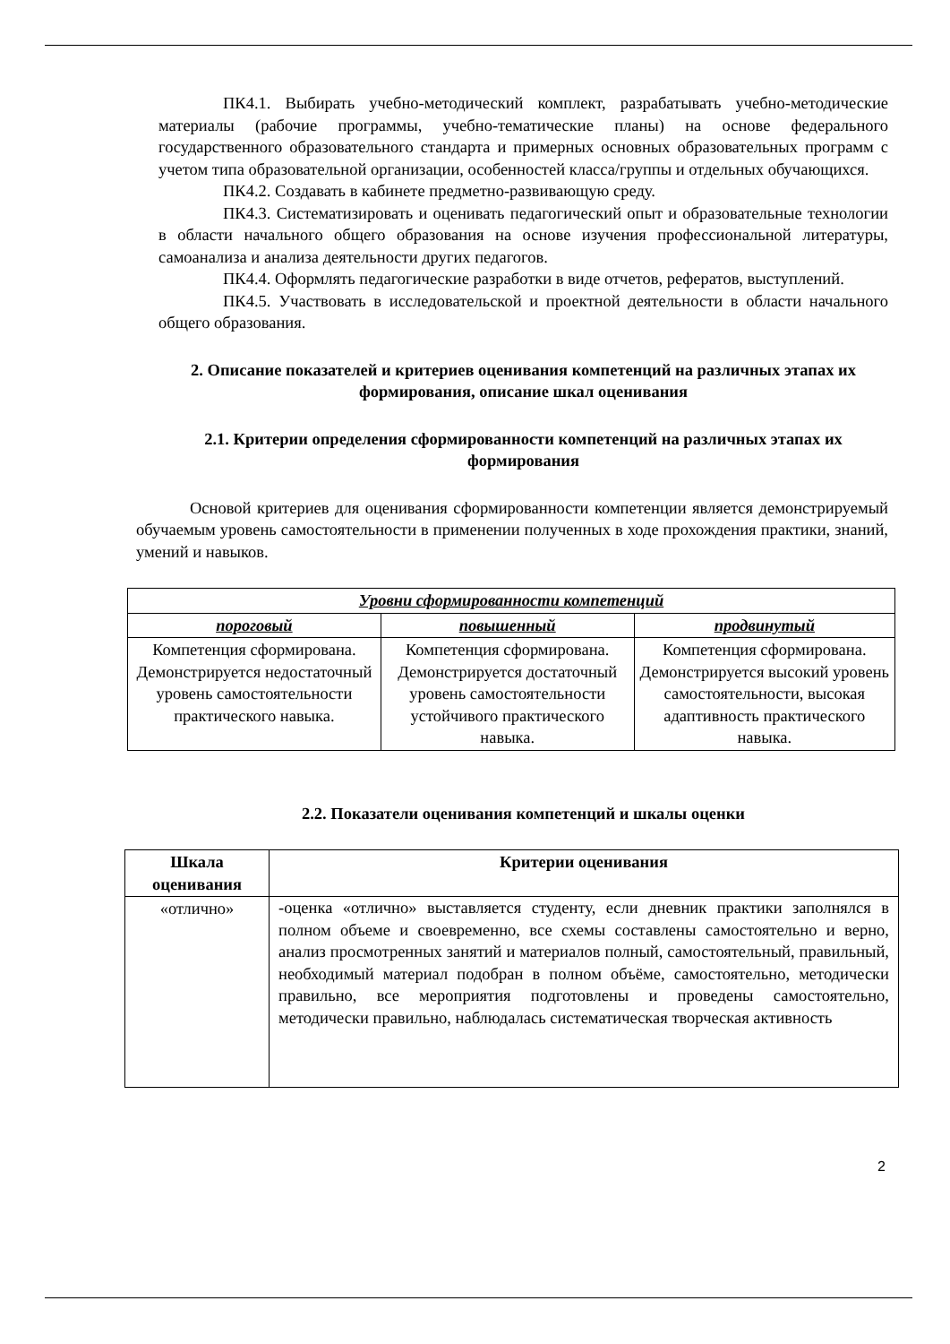ПК4.1. Выбирать учебно-методический комплект, разрабатывать учебно-методические материалы (рабочие программы, учебно-тематические планы) на основе федерального государственного образовательного стандарта и примерных основных образовательных программ с учетом типа образовательной организации, особенностей класса/группы и отдельных обучающихся.
ПК4.2. Создавать в кабинете предметно-развивающую среду.
ПК4.3. Систематизировать и оценивать педагогический опыт и образовательные технологии в области начального общего образования на основе изучения профессиональной литературы, самоанализа и анализа деятельности других педагогов.
ПК4.4. Оформлять педагогические разработки в виде отчетов, рефератов, выступлений.
ПК4.5. Участвовать в исследовательской и проектной деятельности в области начального общего образования.
2. Описание показателей и критериев оценивания компетенций на различных этапах их формирования, описание шкал оценивания
2.1. Критерии определения сформированности компетенций на различных этапах их формирования
Основой критериев для оценивания сформированности компетенции является демонстрируемый обучаемым уровень самостоятельности в применении полученных в ходе прохождения практики, знаний, умений и навыков.
| Уровни сформированности компетенций | | |
| --- | --- | --- |
| пороговый | повышенный | продвинутый |
| Компетенция сформирована. Демонстрируется недостаточный уровень самостоятельности практического навыка. | Компетенция сформирована. Демонстрируется достаточный уровень самостоятельности устойчивого практического навыка. | Компетенция сформирована. Демонстрируется высокий уровень самостоятельности, высокая адаптивность практического навыка. |
2.2. Показатели оценивания компетенций и шкалы оценки
| Шкала оценивания | Критерии оценивания |
| --- | --- |
| «отлично» | -оценка «отлично» выставляется студенту, если дневник практики заполнялся в полном объеме и своевременно, все схемы составлены самостоятельно и верно, анализ просмотренных занятий и материалов полный, самостоятельный, правильный, необходимый материал подобран в полном объёме, самостоятельно, методически правильно, все мероприятия подготовлены и проведены самостоятельно, методически правильно, наблюдалась систематическая творческая активность |
2